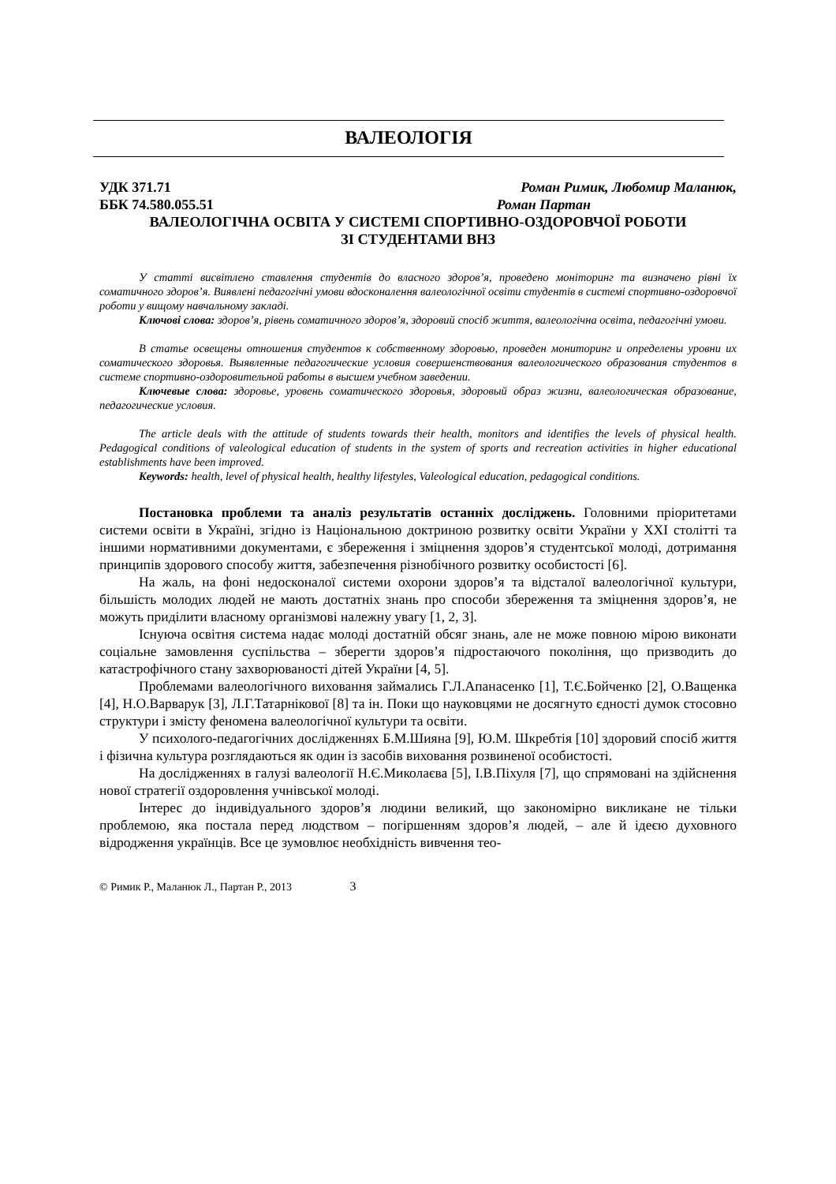ВАЛЕОЛОГІЯ
УДК 371.71 Роман Римик, Любомир Маланюк,
ББК 74.580.055.51 Роман Партан
ВАЛЕОЛОГІЧНА ОСВІТА У СИСТЕМІ СПОРТИВНО-ОЗДОРОВЧОЇ РОБОТИ
ЗІ СТУДЕНТАМИ ВНЗ
У статті висвітлено ставлення студентів до власного здоров’я, проведено моніторинг та визначено рівні їх соматичного здоров’я. Виявлені педагогічні умови вдосконалення валеологічної освіти студентів в системі спортивно-оздоровчої роботи у вищому навчальному закладі.
Ключові слова: здоров’я, рівень соматичного здоров’я, здоровий спосіб життя, валеологічна освіта, педагогічні умови.
В статье освещены отношения студентов к собственному здоровью, проведен мониторинг и определены уровни их соматического здоровья. Выявленные педагогические условия совершенствования валеологического образования студентов в системе спортивно-оздоровительной работы в высшем учебном заведении.
Ключевые слова: здоровье, уровень соматического здоровья, здоровый образ жизни, валеологическая образование, педагогические условия.
The article deals with the attitude of students towards their health, monitors and identifies the levels of physical health. Pedagogical conditions of valeological education of students in the system of sports and recreation activities in higher educational establishments have been improved.
Keywords: health, level of physical health, healthy lifestyles, Valeological education, pedagogical conditions.
Постановка проблеми та аналіз результатів останніх досліджень. Головними пріоритетами системи освіти в Україні, згідно із Національною доктриною розвитку освіти України у XXI столітті та іншими нормативними документами, є збереження і зміцнення здоров’я студентської молоді, дотримання принципів здорового способу життя, забезпечення різнобічного розвитку особистості [6].
На жаль, на фоні недосконалої системи охорони здоров’я та відсталої валеологічної культури, більшість молодих людей не мають достатніх знань про способи збереження та зміцнення здоров’я, не можуть приділити власному організмові належну увагу [1, 2, 3].
Існуюча освітня система надає молоді достатній обсяг знань, але не може повною мірою виконати соціальне замовлення суспільства – зберегти здоров’я підростаючого покоління, що призводить до катастрофічного стану захворюваності дітей України [4, 5].
Проблемами валеологічного виховання займались Г.Л.Апанасенко [1], Т.Є.Бойченко [2], О.Ващенка [4], Н.О.Варварук [3], Л.Г.Татарнікової [8] та ін. Поки що науковцями не досягнуто єдності думок стосовно структури і змісту феномена валеологічної культури та освіти.
У психолого-педагогічних дослідженнях Б.М.Шияна [9], Ю.М. Шкребтія [10] здоровий спосіб життя і фізична культура розглядаються як один із засобів виховання розвиненої особистості.
На дослідженнях в галузі валеології Н.Є.Миколаєва [5], І.В.Піхуля [7], що спрямовані на здійснення нової стратегії оздоровлення учнівської молоді.
Інтерес до індивідуального здоров’я людини великий, що закономірно викликане не тільки проблемою, яка постала перед людством – погіршенням здоров’я людей, – але й ідеєю духовного відродження українців. Все це зумовлює необхідність вивчення тео-
© Римик Р., Маланюк Л., Партан Р., 2013 3